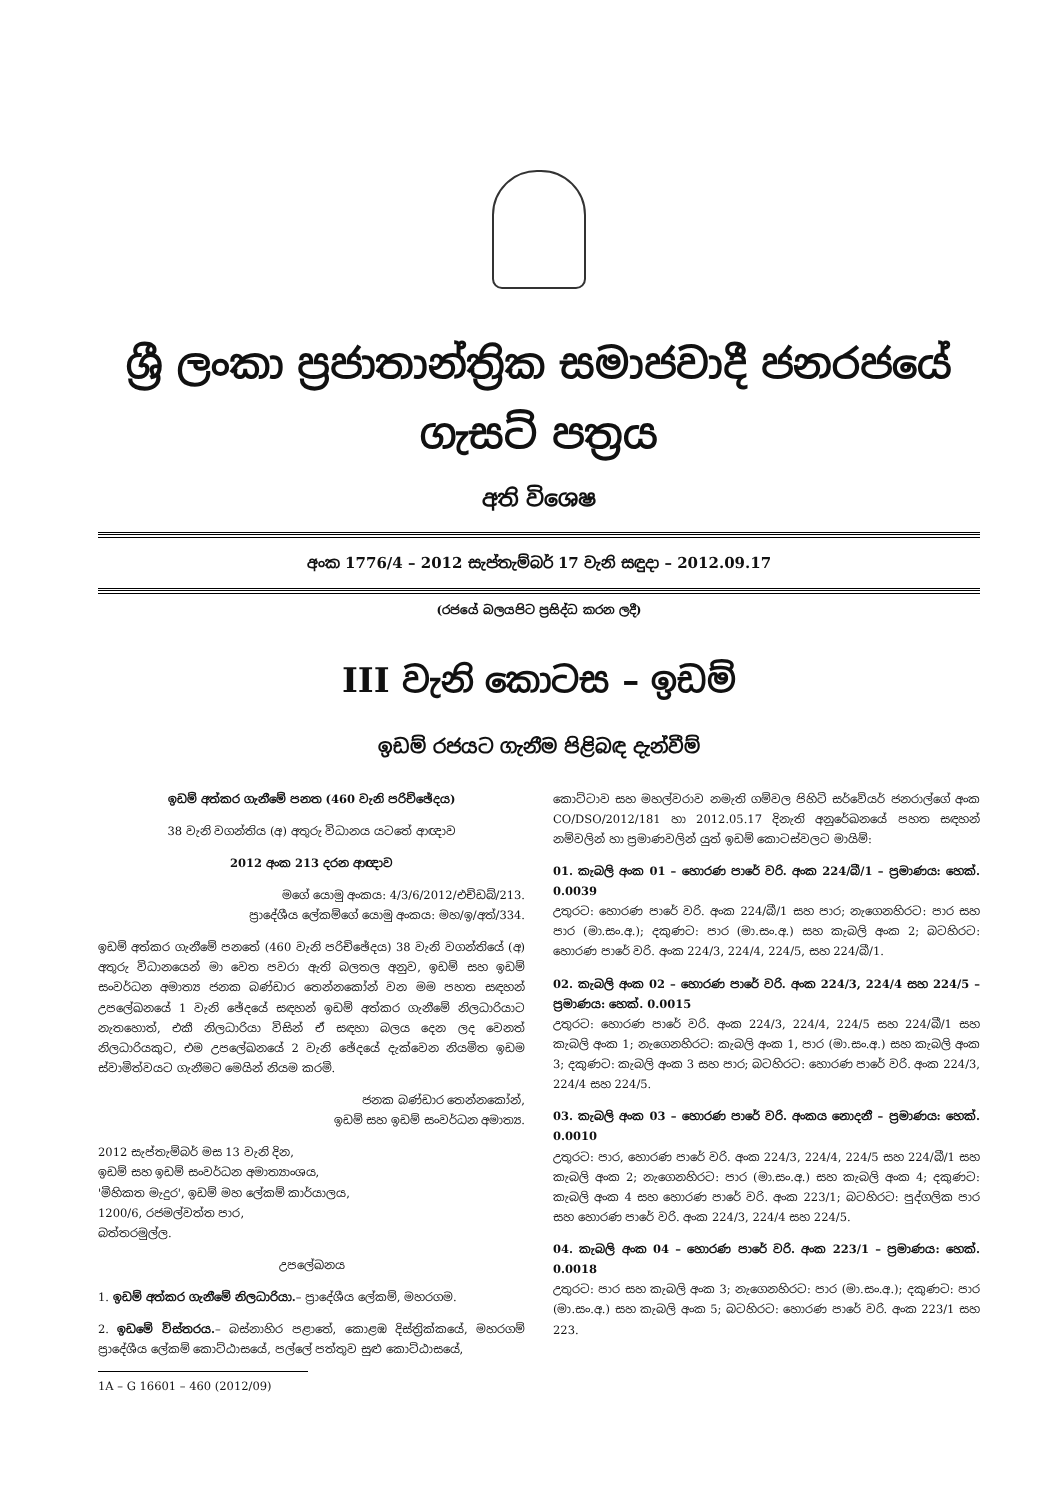ශ්‍රී ලංකා ප්‍රජාතාන්ත්‍රික සමාජවාදී ජනරජයේ ගැසට් පත්‍රය
අති විශෙෂ
අංක 1776/4 – 2012 සැප්තැම්බර් 17 වැනි සඳුදා – 2012.09.17
(රජයේ බලයපිට ප්‍රසිද්ධ කරන ලදී)
III වැනි කොටස – ඉඩම්
ඉඩම් රජයට ගැනීම පිළිබඳ දැන්වීම්
ඉඩම් අත්කර ගැනීමේ පනත (460 වැනි පරිච්ඡේදය)
38 වැනි වගන්තිය (අ) අතුරු විධානය යටතේ ආඥාව
2012 අංක 213 දරන ආඥාව
මගේ යොමු අංකය: 4/3/6/2012/එච්ඩබ්/213.
ප්‍රාදේශීය ලේකම්ගේ යොමු අංකය: මහ/ඉ/අත්/334.
ඉඩම් අත්කර ගැනීමේ පනතේ (460 වැනි පරිච්ඡේදය) 38 වැනි වගන්තියේ (අ) අතුරු විධානයෙන් මා වෙත පවරා ඇති බලතල අනුව, ඉඩම් සහ ඉඩම් සංවර්ධන අමාත්‍ය ජනක බණ්ඩාර තෙන්නකෝන් වන මම පහත සඳහන් උපලේඛනයේ 1 වැනි ඡේදයේ සඳහන් ඉඩම් අත්කර ගැනීමේ නිලධාරියාට නැතහොත්, එකී නිලධාරියා විසින් ඒ සඳහා බලය දෙන ලද වෙනත් නිලධාරියකුට, එම උපලේඛනයේ 2 වැනි ඡේදයේ දැක්වෙන නියමිත ඉඩම ස්වාමිත්වයට ගැනීමට මෙයින් නියම කරමි.
ජනක බණ්ඩාර තෙන්නකෝන්,
ඉඩම් සහ ඉඩම් සංවර්ධන අමාත්‍ය.
2012 සැප්තැම්බර් මස 13 වැනි දින,
ඉඩම් සහ ඉඩම් සංවර්ධන අමාත්‍යාංශය,
'මිහිකත මැදුර', ඉඩම් මහ ලේකම් කාර්යාලය,
1200/6, රජමල්වත්ත පාර,
බත්තරමුල්ල.
උපලේඛනය
1. ඉඩම් අත්කර ගැනීමේ නිලධාරියා.– ප්‍රාදේශීය ලේකම්, මහරගම.
2. ඉඩමේ විස්තරය.– බස්නාහිර පළාතේ, කොළඹ දිස්ත්‍රික්කයේ, මහරගම් ප්‍රාදේශීය ලේකම් කොට්ඨාසයේ, පල්ලේ පත්තුව සුළු කොට්ඨාසයේ,
1A – G 16601 – 460 (2012/09)
කොට්ටාව සහ මහල්වරාව නමැති ගම්වල පිහිටි සර්වේයර් ජනරාල්ගේ අංක CO/DSO/2012/181 හා 2012.05.17 දිනැති අනුරේඛනයේ පහත සඳහන් නම්වලින් හා ප්‍රමාණවලින් යුත් ඉඩම් කොටස්වලට මායිම්:
01. කැබලි අංක 01 – හොරණ පාරේ වරි. අංක 224/බී/1 – ප්‍රමාණය: හෙක්. 0.0039
උතුරට: හොරණ පාරේ වරි. අංක 224/බී/1 සහ පාර; නැගෙනහිරට: පාර සහ පාර (මා.සං.අ.); දකුණට: පාර (මා.සං.අ.) සහ කැබලි අංක 2; බටහිරට: හොරණ පාරේ වරි. අංක 224/3, 224/4, 224/5, සහ 224/බී/1.
02. කැබලි අංක 02 – හොරණ පාරේ වරි. අංක 224/3, 224/4 සහ 224/5 – ප්‍රමාණය: හෙක්. 0.0015
උතුරට: හොරණ පාරේ වරි. අංක 224/3, 224/4, 224/5 සහ 224/බී/1 සහ කැබලි අංක 1; නැගෙනහිරට: කැබලි අංක 1, පාර (මා.සං.අ.) සහ කැබලි අංක 3; දකුණට: කැබලි අංක 3 සහ පාර; බටහිරට: හොරණ පාරේ වරි. අංක 224/3, 224/4 සහ 224/5.
03. කැබලි අංක 03 – හොරණ පාරේ වරි. අංකය නොදනී – ප්‍රමාණය: හෙක්. 0.0010
උතුරට: පාර, හොරණ පාරේ වරි. අංක 224/3, 224/4, 224/5 සහ 224/බී/1 සහ කැබලි අංක 2; නැගෙනහිරට: පාර (මා.සං.අ.) සහ කැබලි අංක 4; දකුණට: කැබලි අංක 4 සහ හොරණ පාරේ වරි. අංක 223/1; බටහිරට: පුද්ගලික පාර සහ හොරණ පාරේ වරි. අංක 224/3, 224/4 සහ 224/5.
04. කැබලි අංක 04 – හොරණ පාරේ වරි. අංක 223/1 – ප්‍රමාණය: හෙක්. 0.0018
උතුරට: පාර සහ කැබලි අංක 3; නැගෙනහිරට: පාර (මා.සං.අ.); දකුණට: පාර (මා.සං.අ.) සහ කැබලි අංක 5; බටහිරට: හොරණ පාරේ වරි. අංක 223/1 සහ 223.